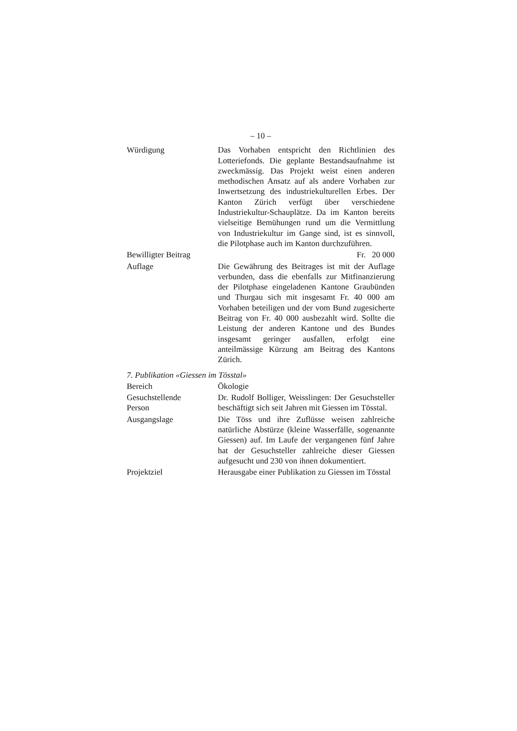– 10 –
Würdigung Das Vorhaben entspricht den Richtlinien des Lotteriefonds. Die geplante Bestandsaufnahme ist zweckmässig. Das Projekt weist einen anderen methodischen Ansatz auf als andere Vorhaben zur Inwertsetzung des industriekulturellen Erbes. Der Kanton Zürich verfügt über verschiedene Industriekultur-Schauplätze. Da im Kanton bereits vielseitige Bemühungen rund um die Vermittlung von Industriekultur im Gange sind, ist es sinnvoll, die Pilotphase auch im Kanton durchzuführen.
Bewilligter Beitrag
Fr. 20 000
Auflage Die Gewährung des Beitrages ist mit der Auflage verbunden, dass die ebenfalls zur Mitfinanzierung der Pilotphase eingeladenen Kantone Graubünden und Thurgau sich mit insgesamt Fr. 40 000 am Vorhaben beteiligen und der vom Bund zugesicherte Beitrag von Fr. 40 000 ausbezahlt wird. Sollte die Leistung der anderen Kantone und des Bundes insgesamt geringer ausfallen, erfolgt eine anteilmässige Kürzung am Beitrag des Kantons Zürich.
7. Publikation «Giessen im Tösstal»
Bereich Ökologie
Gesuchstellende
Person
Dr. Rudolf Bolliger, Weisslingen: Der Gesuchsteller beschäftigt sich seit Jahren mit Giessen im Tösstal.
Ausgangslage Die Töss und ihre Zuflüsse weisen zahlreiche natürliche Abstürze (kleine Wasserfälle, sogenannte Giessen) auf. Im Laufe der vergangenen fünf Jahre hat der Gesuchsteller zahlreiche dieser Giessen aufgesucht und 230 von ihnen dokumentiert.
Projektziel Herausgabe einer Publikation zu Giessen im Tösstal